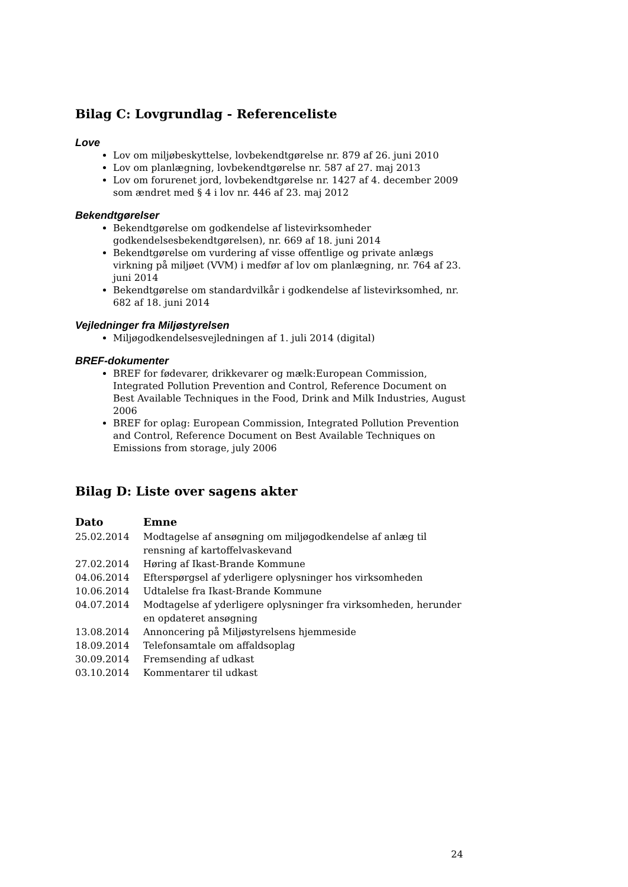Bilag C: Lovgrundlag - Referenceliste
Love
Lov om miljøbeskyttelse, lovbekendtgørelse nr. 879 af 26. juni 2010
Lov om planlægning, lovbekendtgørelse nr. 587 af 27. maj 2013
Lov om forurenet jord, lovbekendtgørelse nr. 1427 af 4. december 2009 som ændret med § 4 i lov nr. 446 af 23. maj 2012
Bekendtgørelser
Bekendtgørelse om godkendelse af listevirksomheder godkendelsesbekendtgørelsen), nr. 669 af 18. juni 2014
Bekendtgørelse om vurdering af visse offentlige og private anlægs virkning på miljøet (VVM) i medfør af lov om planlægning, nr. 764 af 23. juni 2014
Bekendtgørelse om standardvilkår i godkendelse af listevirksomhed, nr. 682 af 18. juni 2014
Vejledninger fra Miljøstyrelsen
Miljøgodkendelsesvejledningen af 1. juli 2014 (digital)
BREF-dokumenter
BREF for fødevarer, drikkevarer og mælk:European Commission, Integrated Pollution Prevention and Control, Reference Document on Best Available Techniques in the Food, Drink and Milk Industries, August 2006
BREF for oplag: European Commission, Integrated Pollution Prevention and Control, Reference Document on Best Available Techniques on Emissions from storage, july 2006
Bilag D: Liste over sagens akter
| Dato | Emne |
| --- | --- |
| 25.02.2014 | Modtagelse af ansøgning om miljøgodkendelse af anlæg til rensning af kartoffelvaskevand |
| 27.02.2014 | Høring af Ikast-Brande Kommune |
| 04.06.2014 | Efterspørgsel af yderligere oplysninger hos virksomheden |
| 10.06.2014 | Udtalelse fra Ikast-Brande Kommune |
| 04.07.2014 | Modtagelse af yderligere oplysninger fra virksomheden, herunder en opdateret ansøgning |
| 13.08.2014 | Annoncering på Miljøstyrelsens hjemmeside |
| 18.09.2014 | Telefonsamtale om affaldsoplag |
| 30.09.2014 | Fremsending af udkast |
| 03.10.2014 | Kommentarer til udkast |
24